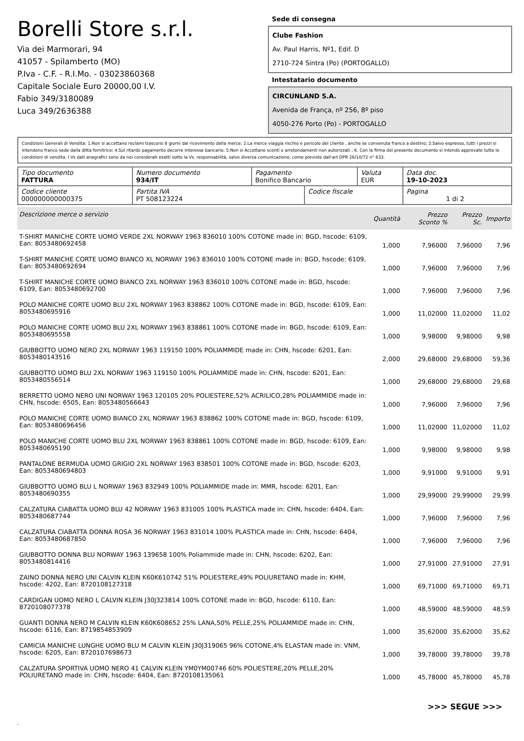Borelli Store s.r.l.
Via dei Marmorari, 94
41057 - Spilamberto (MO)
P.Iva - C.F. - R.I.Mo. - 03023860368
Capitale Sociale Euro 20000,00 I.V.
Fabio 349/3180089
Luca 349/2636388
Sede di consegna
Clube Fashion
Av. Paul Harris, Nº1, Edif. D
2710-724 Sintra (Po) (PORTOGALLO)
Intestatario documento
CIRCUNLAND S.A.
Avenida de França, nº 256, 8º piso
4050-276 Porto (Po) - PORTOGALLO
Condizioni Generali di Vendita: 1.Non si accettano reclami trascorsi 8 giorni dal ricevimento della merce; 2.La merce viaggia rischio e pericolo del cliente , anche se convenuta franco a destino; 3.Salvo espresso, tutti i prezzi si intendono franco sede dalla ditta fornitrice; 4.Sul ritardo pagamento decorre interesse bancario; 5.Non si Accettano sconti o arrotondamenti non autorizzati ; 6. Con la firma del presente documento si intendo approvate tutte le condizioni di vendita. I Vs dati anagrafici sono da noi considerati esatti sotto la Vs. responsabilità, salvo diversa comunicazione, come previsto dall'art DPR 26/10/72 n° 633.
| Tipo documento FATTURA | Numero documento 934/IT | Pagamento Bonifico Bancario | | Valuta EUR | Data doc. 19-10-2023 |
| Codice cliente 000000000000375 | Partita IVA PT 508123224 | | Codice fiscale | | Pagina 1 di 2 |
| Descrizione merce o servizio | Quantità | Prezzo Sconto % | Prezzo Sc. | Importo |
| --- | --- | --- | --- | --- |
| T-SHIRT MANICHE CORTE UOMO VERDE 2XL NORWAY 1963 836010 100% COTONE made in: BGD, hscode: 6109, Ean: 8053480692458 | 1,000 | 7,96000 | 7,96000 | 7,96 |
| T-SHIRT MANICHE CORTE UOMO BIANCO XL NORWAY 1963 836010 100% COTONE made in: BGD, hscode: 6109, Ean: 8053480692694 | 1,000 | 7,96000 | 7,96000 | 7,96 |
| T-SHIRT MANICHE CORTE UOMO BIANCO 2XL NORWAY 1963 836010 100% COTONE made in: BGD, hscode: 6109, Ean: 8053480692700 | 1,000 | 7,96000 | 7,96000 | 7,96 |
| POLO MANICHE CORTE UOMO BLU 2XL NORWAY 1963 838862 100% COTONE made in: BGD, hscode: 6109, Ean: 8053480695916 | 1,000 | 11,02000 | 11,02000 | 11,02 |
| POLO MANICHE CORTE UOMO BLU 2XL NORWAY 1963 838861 100% COTONE made in: BGD, hscode: 6109, Ean: 8053480695558 | 1,000 | 9,98000 | 9,98000 | 9,98 |
| GIUBBOTTO UOMO NERO 2XL NORWAY 1963 119150 100% POLIAMMIDE made in: CHN, hscode: 6201, Ean: 8053480143516 | 2,000 | 29,68000 | 29,68000 | 59,36 |
| GIUBBOTTO UOMO BLU 2XL NORWAY 1963 119150 100% POLIAMMIDE made in: CHN, hscode: 6201, Ean: 8053480556514 | 1,000 | 29,68000 | 29,68000 | 29,68 |
| BERRETTO UOMO NERO UNI NORWAY 1963 120105 20% POLIESTERE,52% ACRILICO,28% POLIAMMIDE made in: CHN, hscode: 6505, Ean: 8053480566643 | 1,000 | 7,96000 | 7,96000 | 7,96 |
| POLO MANICHE CORTE UOMO BIANCO 2XL NORWAY 1963 838862 100% COTONE made in: BGD, hscode: 6109, Ean: 8053480696456 | 1,000 | 11,02000 | 11,02000 | 11,02 |
| POLO MANICHE CORTE UOMO BLU 2XL NORWAY 1963 838861 100% COTONE made in: BGD, hscode: 6109, Ean: 8053480695190 | 1,000 | 9,98000 | 9,98000 | 9,98 |
| PANTALONE BERMUDA UOMO GRIGIO 2XL NORWAY 1963 838501 100% COTONE made in: BGD, hscode: 6203, Ean: 8053480694803 | 1,000 | 9,91000 | 9,91000 | 9,91 |
| GIUBBOTTO UOMO BLU L NORWAY 1963 832949 100% POLIAMMIDE made in: MMR, hscode: 6201, Ean: 8053480690355 | 1,000 | 29,99000 | 29,99000 | 29,99 |
| CALZATURA CIABATTA UOMO BLU 42 NORWAY 1963 831005 100% PLASTICA made in: CHN, hscode: 6404, Ean: 8053480687744 | 1,000 | 7,96000 | 7,96000 | 7,96 |
| CALZATURA CIABATTA DONNA ROSA 36 NORWAY 1963 831014 100% PLASTICA made in: CHN, hscode: 6404, Ean: 8053480687850 | 1,000 | 7,96000 | 7,96000 | 7,96 |
| GIUBBOTTO DONNA BLU NORWAY 1963 139658 100% Poliammide made in: CHN, hscode: 6202, Ean: 8053480814416 | 1,000 | 27,91000 | 27,91000 | 27,91 |
| ZAINO DONNA NERO UNI CALVIN KLEIN K60K610742 51% POLIESTERE,49% POLIURETANO made in: KHM, hscode: 4202, Ean: 8720108127318 | 1,000 | 69,71000 | 69,71000 | 69,71 |
| CARDIGAN UOMO NERO L CALVIN KLEIN J30J323814 100% COTONE made in: BGD, hscode: 6110, Ean: 8720108077378 | 1,000 | 48,59000 | 48,59000 | 48,59 |
| GUANTI DONNA NERO M CALVIN KLEIN K60K608652 25% LANA,50% PELLE,25% POLIAMMIDE made in: CHN, hscode: 6116, Ean: 8719854853909 | 1,000 | 35,62000 | 35,62000 | 35,62 |
| CAMICIA MANICHE LUNGHE UOMO BLU M CALVIN KLEIN J30J319065 96% COTONE,4% ELASTAN made in: VNM, hscode: 6205, Ean: 8720107698673 | 1,000 | 39,78000 | 39,78000 | 39,78 |
| CALZATURA SPORTIVA UOMO NERO 41 CALVIN KLEIN YM0YM00746 60% POLIESTERE,20% PELLE,20% POLIURETANO made in: CHN, hscode: 6404, Ean: 8720108135061 | 1,000 | 45,78000 | 45,78000 | 45,78 |
>>> SEGUE >>>
-